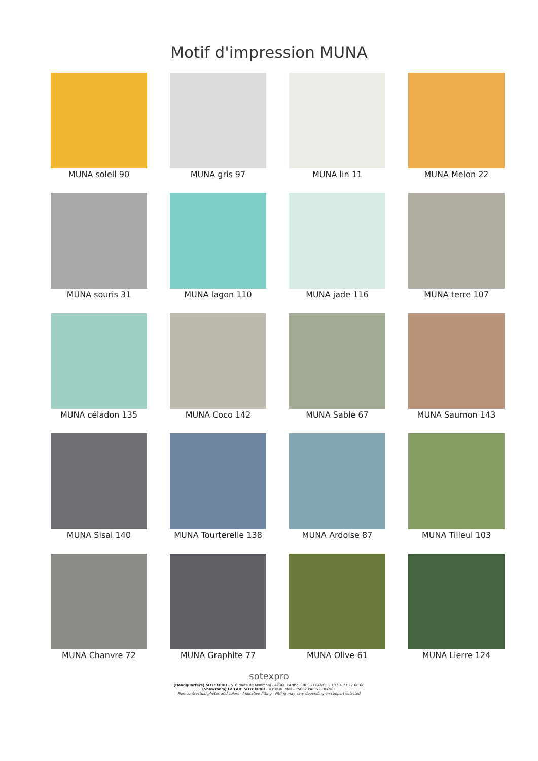Motif d'impression MUNA
MUNA soleil 90
MUNA gris 97
MUNA lin 11
MUNA Melon 22
MUNA souris 31
MUNA lagon 110
MUNA jade 116
MUNA terre 107
MUNA céladon 135
MUNA Coco 142
MUNA Sable 67
MUNA Saumon 143
MUNA Sisal 140
MUNA Tourterelle 138
MUNA Ardoise 87
MUNA Tilleul 103
MUNA Chanvre 72
MUNA Graphite 77
MUNA Olive 61
MUNA Lierre 124
sotexpro
(Headquarters) SOTEXPRO - 510 route de Montchal - 42360 PANISSIÈRES - FRANCE - +33 4 77 27 60 60
(Showroom) Le LAB' SOTEXPRO - 4 rue du Mail - 75002 PARIS - FRANCE
Non-contractual photos and colors - Indicative fitting - Fitting may vary depending on support selected